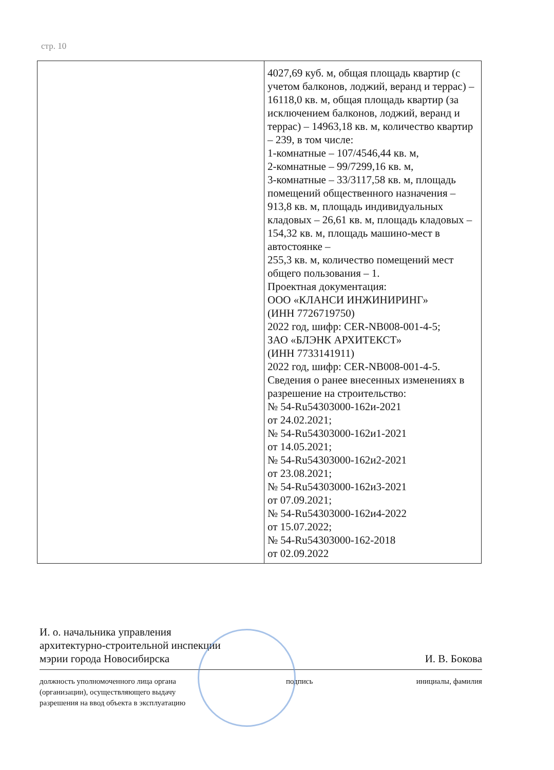стр. 10
| | 4027,69 куб. м, общая площадь квартир (с учетом балконов, лоджий, веранд и террас) – 16118,0 кв. м, общая площадь квартир (за исключением балконов, лоджий, веранд и террас) – 14963,18 кв. м, количество квартир – 239, в том числе: 1-комнатные – 107/4546,44 кв. м, 2-комнатные – 99/7299,16 кв. м, 3-комнатные – 33/3117,58 кв. м, площадь помещений общественного назначения – 913,8 кв. м, площадь индивидуальных кладовых – 26,61 кв. м, площадь кладовых – 154,32 кв. м, площадь машино-мест в автостоянке – 255,3 кв. м, количество помещений мест общего пользования – 1. Проектная документация: ООО «КЛАНСИ ИНЖИНИРИНГ» (ИНН 7726719750) 2022 год, шифр: CER-NB008-001-4-5; ЗАО «БЛЭНК АРХИТЕКСТ» (ИНН 7733141911) 2022 год, шифр: CER-NB008-001-4-5. Сведения о ранее внесенных изменениях в разрешение на строительство: № 54-Ru54303000-162и-2021 от 24.02.2021; № 54-Ru54303000-162и1-2021 от 14.05.2021; № 54-Ru54303000-162и2-2021 от 23.08.2021; № 54-Ru54303000-162и3-2021 от 07.09.2021; № 54-Ru54303000-162и4-2022 от 15.07.2022; № 54-Ru54303000-162-2018 от 02.09.2022 |
И. о. начальника управления
архитектурно-строительной инспекции
мэрии города Новосибирска
И. В. Бокова
должность уполномоченного лица органа
(организации), осуществляющего выдачу
разрешения на ввод объекта в эксплуатацию
подпись инициалы, фамилия